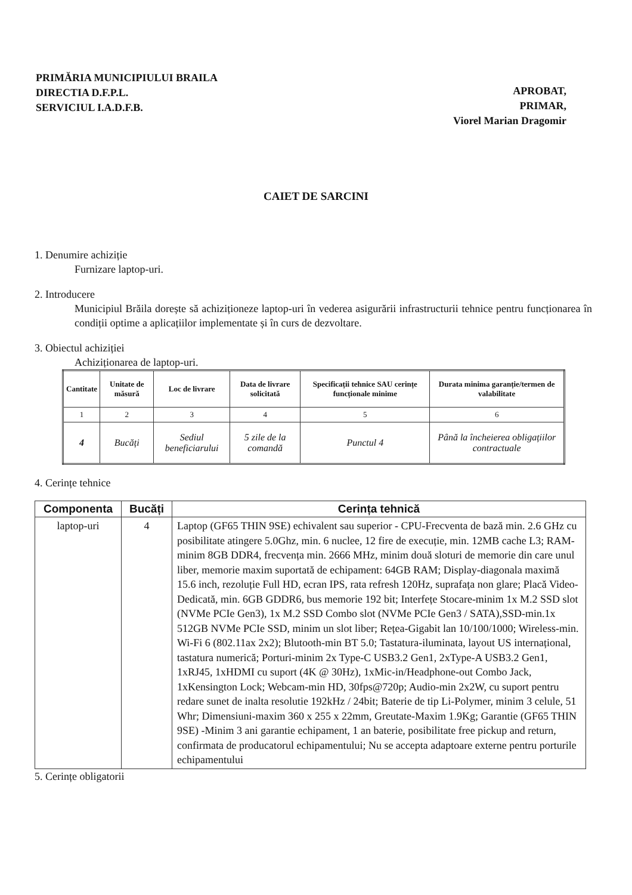PRIMĂRIA MUNICIPIULUI BRAILA
DIRECTIA D.F.P.L.
SERVICIUL I.A.D.F.B.
APROBAT,
PRIMAR,
Viorel Marian Dragomir
CAIET DE SARCINI
1. Denumire achiziție
Furnizare laptop-uri.
2. Introducere
Municipiul Brăila dorește să achiziționeze laptop-uri în vederea asigurării infrastructurii tehnice pentru funcționarea în condiții optime a aplicațiilor implementate și în curs de dezvoltare.
3. Obiectul achiziției
Achiziționarea de laptop-uri.
| Cantitate | Unitate de măsură | Loc de livrare | Data de livrare solicitată | Specificații tehnice SAU cerințe funcționale minime | Durata minima garanție/termen de valabilitate |
| --- | --- | --- | --- | --- | --- |
| 1 | 2 | 3 | 4 | 5 | 6 |
| 4 | Bucăți | Sediul beneficiarului | 5 zile de la comandă | Punctul 4 | Până la încheierea obligațiilor contractuale |
4. Cerințe tehnice
| Componenta | Bucăți | Cerința tehnică |
| --- | --- | --- |
| laptop-uri | 4 | Laptop (GF65 THIN 9SE) echivalent sau superior - CPU-Frecventa de bază min. 2.6 GHz cu posibilitate atingere 5.0Ghz, min. 6 nuclee, 12 fire de execuție, min. 12MB cache L3; RAM-minim 8GB DDR4, frecvența min. 2666 MHz, minim două sloturi de memorie din care unul liber, memorie maxim suportată de echipament: 64GB RAM; Display-diagonala maximă 15.6 inch, rezoluție Full HD, ecran IPS, rata refresh 120Hz, suprafața non glare; Placă Video-Dedicată, min. 6GB GDDR6, bus memorie 192 bit; Interfețe Stocare-minim 1x M.2 SSD slot (NVMe PCIe Gen3), 1x M.2 SSD Combo slot (NVMe PCIe Gen3 / SATA),SSD-min.1x 512GB NVMe PCIe SSD, minim un slot liber; Rețea-Gigabit lan 10/100/1000; Wireless-min. Wi-Fi 6 (802.11ax 2x2); Blutooth-min BT 5.0; Tastatura-iluminata, layout US internațional, tastatura numerică; Porturi-minim 2x Type-C USB3.2 Gen1, 2xType-A USB3.2 Gen1, 1xRJ45, 1xHDMI cu suport (4K @ 30Hz), 1xMic-in/Headphone-out Combo Jack, 1xKensington Lock; Webcam-min HD, 30fps@720p; Audio-min 2x2W, cu suport pentru redare sunet de inalta resolutie 192kHz / 24bit; Baterie de tip Li-Polymer, minim 3 celule, 51 Whr; Dimensiuni-maxim 360 x 255 x 22mm, Greutate-Maxim 1.9Kg; Garantie (GF65 THIN 9SE) -Minim 3 ani garantie echipament, 1 an baterie, posibilitate free pickup and return, confirmata de producatorul echipamentului; Nu se accepta adaptoare externe pentru porturile echipamentului |
5. Cerințe obligatorii